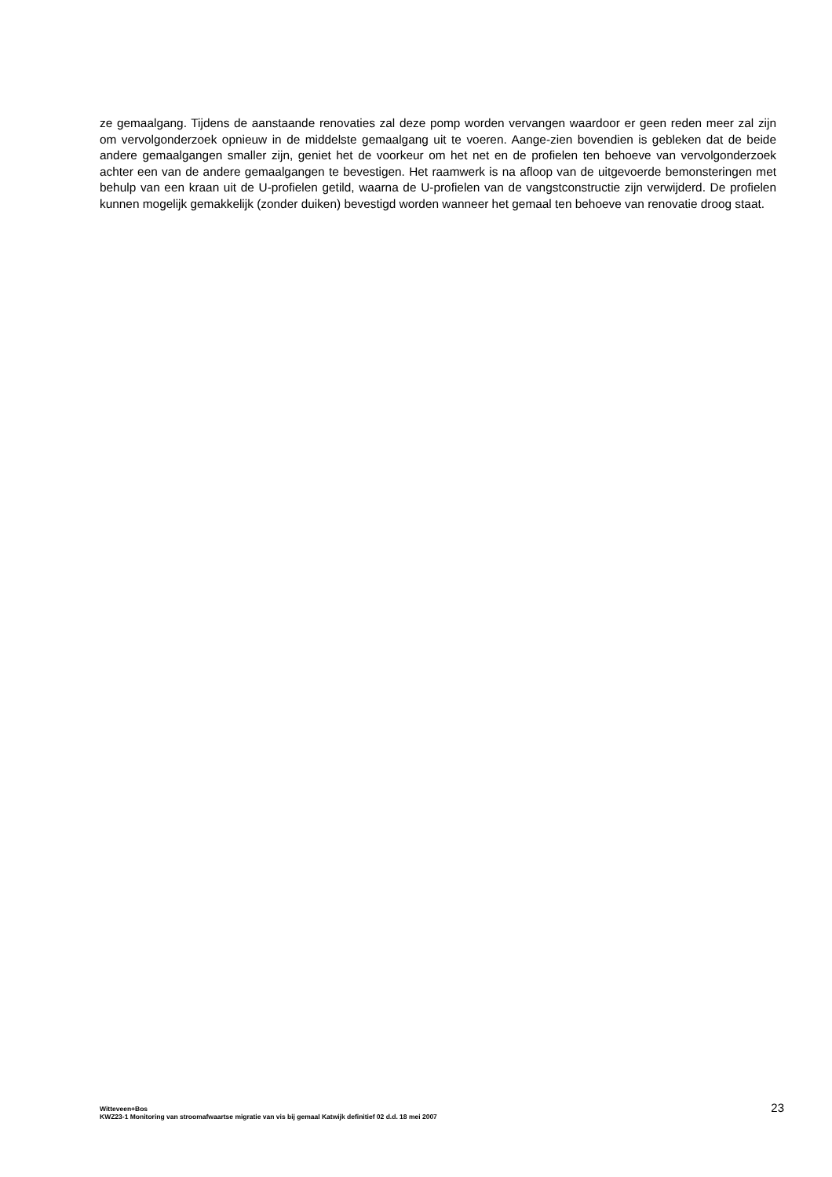ze gemaalgang. Tijdens de aanstaande renovaties zal deze pomp worden vervangen waardoor er geen reden meer zal zijn om vervolgonderzoek opnieuw in de middelste gemaalgang uit te voeren. Aange-zien bovendien is gebleken dat de beide andere gemaalgangen smaller zijn, geniet het de voorkeur om het net en de profielen ten behoeve van vervolgonderzoek achter een van de andere gemaalgangen te bevestigen. Het raamwerk is na afloop van de uitgevoerde bemonsteringen met behulp van een kraan uit de U-profielen getild, waarna de U-profielen van de vangstconstructie zijn verwijderd. De profielen kunnen mogelijk gemakkelijk (zonder duiken) bevestigd worden wanneer het gemaal ten behoeve van renovatie droog staat.
Witteveen+Bos
KWZ23-1 Monitoring van stroomafwaartse migratie van vis bij gemaal Katwijk definitief 02 d.d. 18 mei 2007
23